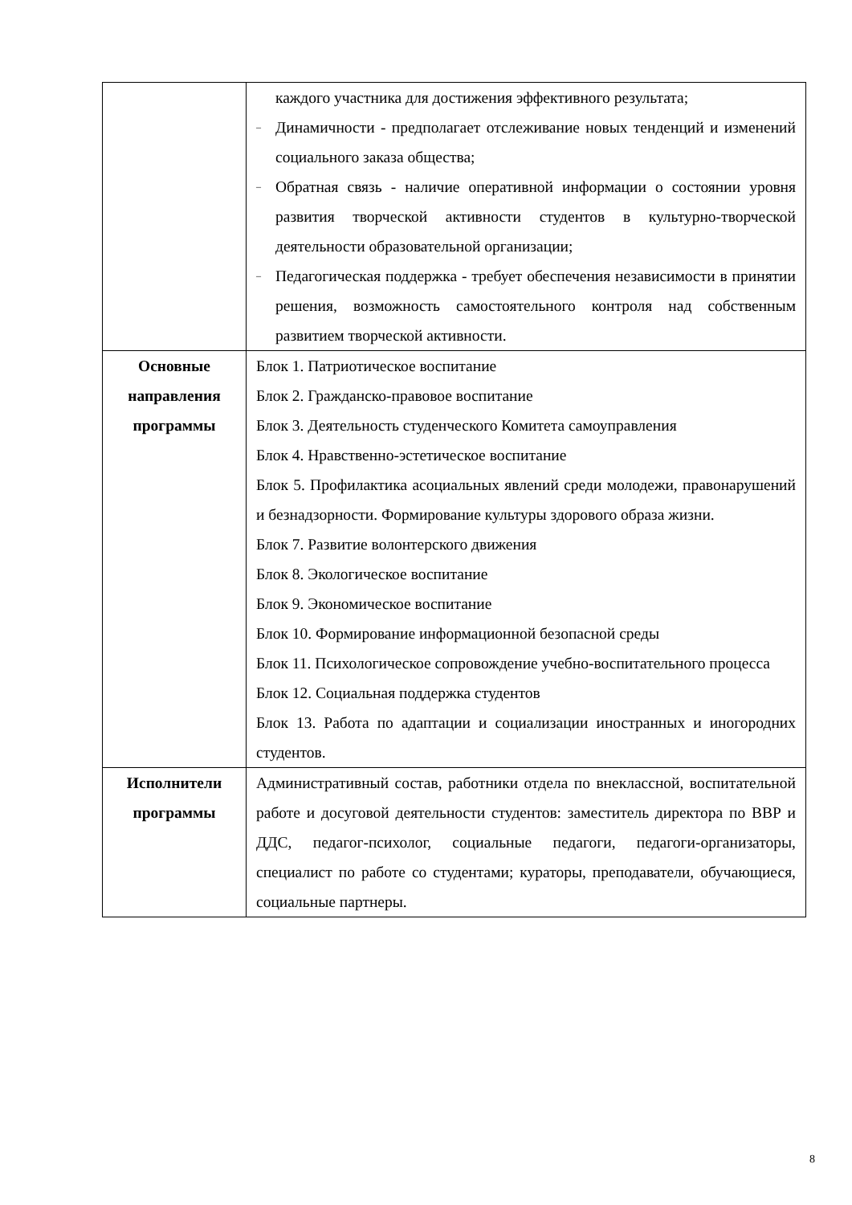| | каждого участника для достижения эффективного результата; – Динамичности - предполагает отслеживание новых тенденций и изменений социального заказа общества; – Обратная связь - наличие оперативной информации о состоянии уровня развития творческой активности студентов в культурно-творческой деятельности образовательной организации; – Педагогическая поддержка - требует обеспечения независимости в принятии решения, возможность самостоятельного контроля над собственным развитием творческой активности. |
| Основные направления программы | Блок 1. Патриотическое воспитание Блок 2. Гражданско-правовое воспитание Блок 3. Деятельность студенческого Комитета самоуправления Блок 4. Нравственно-эстетическое воспитание Блок 5. Профилактика асоциальных явлений среди молодежи, правонарушений и безнадзорности. Формирование культуры здорового образа жизни. Блок 7. Развитие волонтерского движения Блок 8. Экологическое воспитание Блок 9. Экономическое воспитание Блок 10. Формирование информационной безопасной среды Блок 11. Психологическое сопровождение учебно-воспитательного процесса Блок 12. Социальная поддержка студентов Блок 13. Работа по адаптации и социализации иностранных и иногородних студентов. |
| Исполнители программы | Административный состав, работники отдела по внеклассной, воспитательной работе и досуговой деятельности студентов: заместитель директора по ВВР и ДДС, педагог-психолог, социальные педагоги, педагоги-организаторы, специалист по работе со студентами; кураторы, преподаватели, обучающиеся, социальные партнеры. |
8